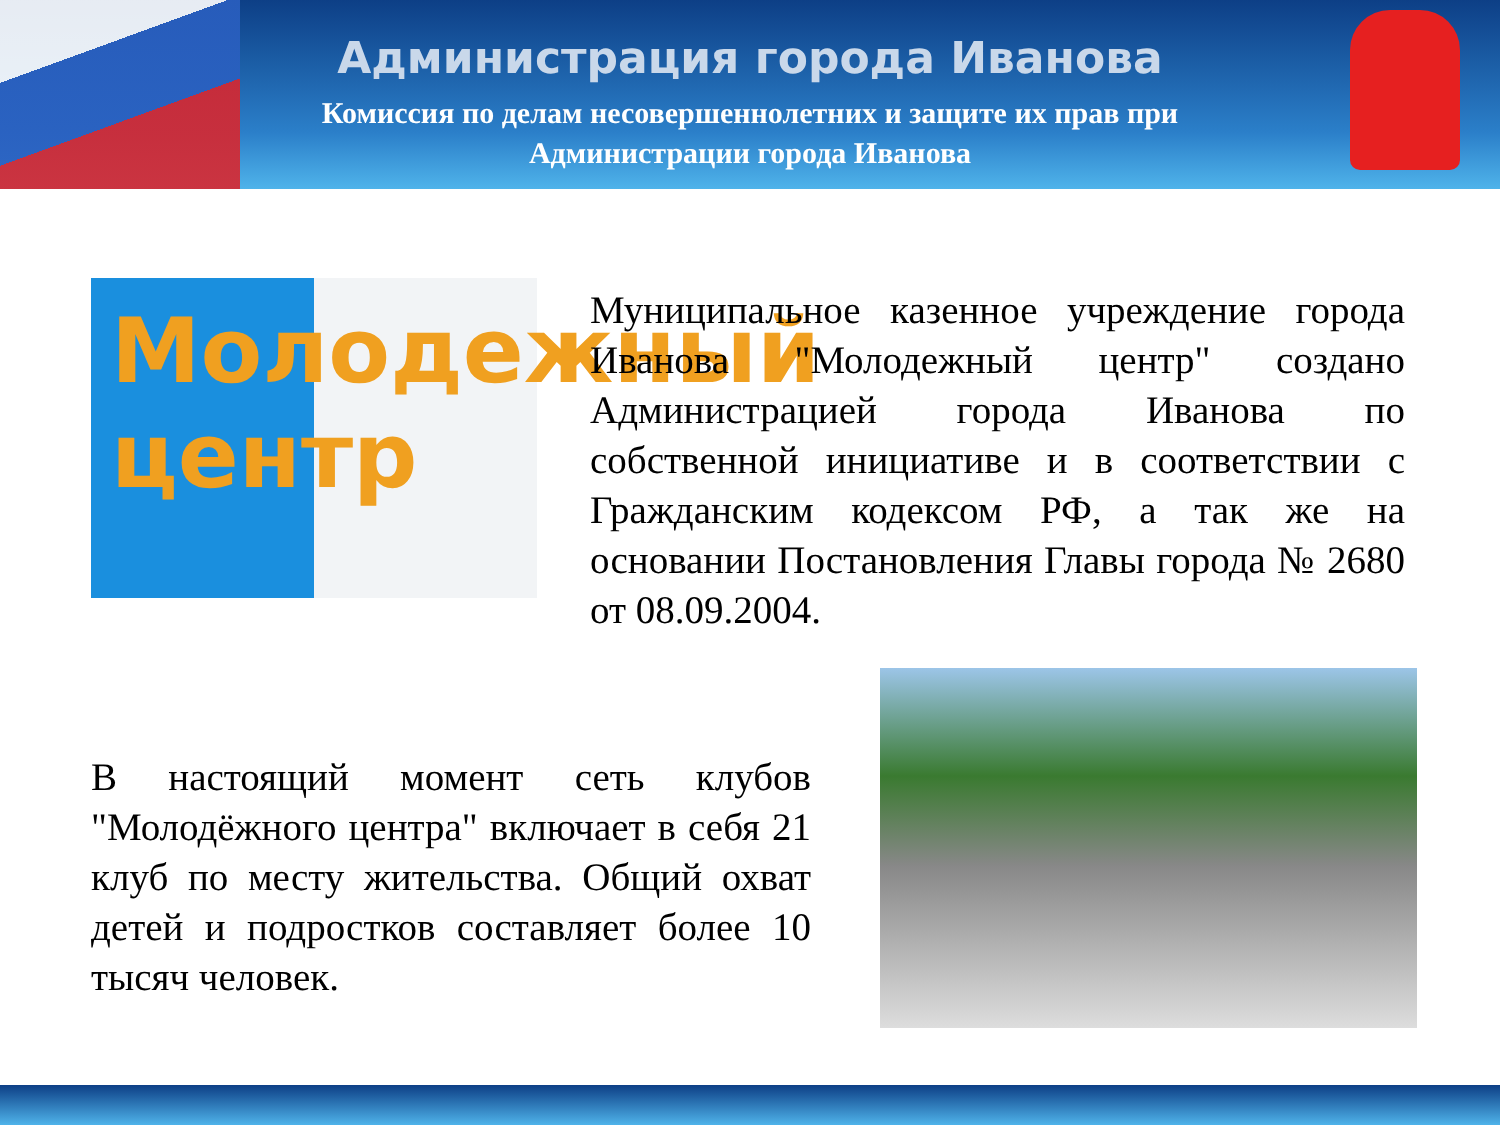Администрация города Иванова
Комиссия по делам несовершеннолетних и защите их прав при
Администрации города Иванова
Молодежный центр
Муниципальное казенное учреждение города Иванова "Молодежный центр" создано Администрацией города Иванова по собственной инициативе и в соответствии с Гражданским кодексом РФ, а так же на основании Постановления Главы города № 2680 от 08.09.2004.
В настоящий момент сеть клубов "Молодёжного центра" включает в себя 21 клуб по месту жительства. Общий охват детей и подростков составляет более 10 тысяч человек.